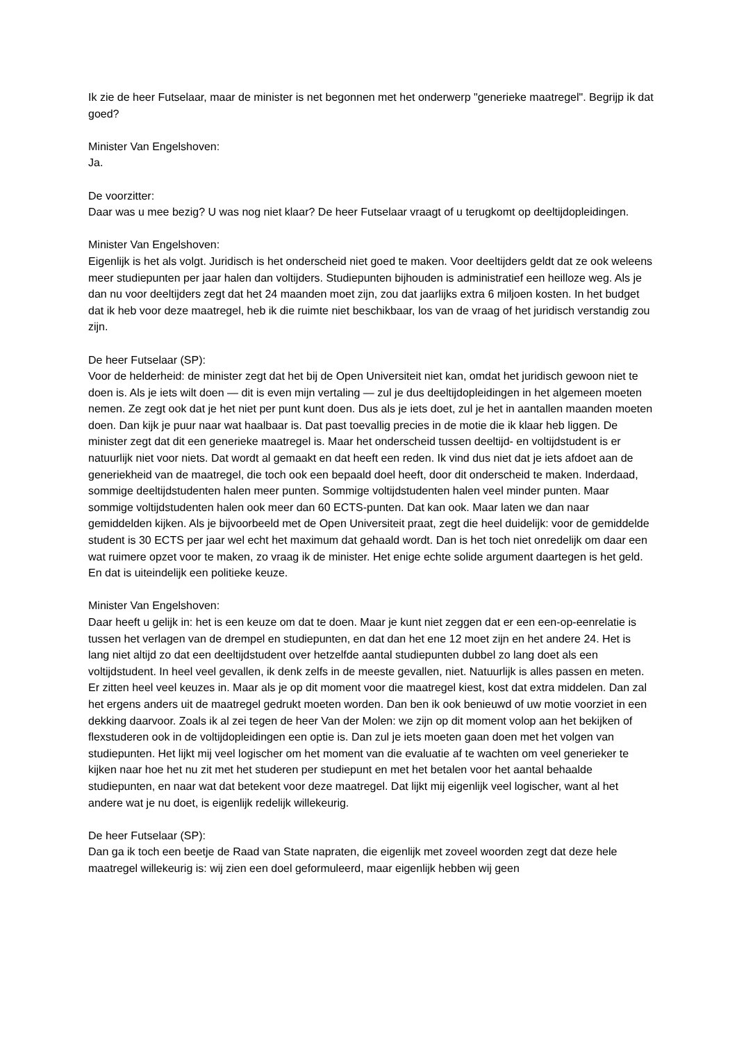Ik zie de heer Futselaar, maar de minister is net begonnen met het onderwerp "generieke maatregel". Begrijp ik dat goed?
Minister Van Engelshoven:
Ja.
De voorzitter:
Daar was u mee bezig? U was nog niet klaar? De heer Futselaar vraagt of u terugkomt op deeltijdopleidingen.
Minister Van Engelshoven:
Eigenlijk is het als volgt. Juridisch is het onderscheid niet goed te maken. Voor deeltijders geldt dat ze ook weleens meer studiepunten per jaar halen dan voltijders. Studiepunten bijhouden is administratief een heilloze weg. Als je dan nu voor deeltijders zegt dat het 24 maanden moet zijn, zou dat jaarlijks extra 6 miljoen kosten. In het budget dat ik heb voor deze maatregel, heb ik die ruimte niet beschikbaar, los van de vraag of het juridisch verstandig zou zijn.
De heer Futselaar (SP):
Voor de helderheid: de minister zegt dat het bij de Open Universiteit niet kan, omdat het juridisch gewoon niet te doen is. Als je iets wilt doen — dit is even mijn vertaling — zul je dus deeltijdopleidingen in het algemeen moeten nemen. Ze zegt ook dat je het niet per punt kunt doen. Dus als je iets doet, zul je het in aantallen maanden moeten doen. Dan kijk je puur naar wat haalbaar is. Dat past toevallig precies in de motie die ik klaar heb liggen. De minister zegt dat dit een generieke maatregel is. Maar het onderscheid tussen deeltijd- en voltijdstudent is er natuurlijk niet voor niets. Dat wordt al gemaakt en dat heeft een reden. Ik vind dus niet dat je iets afdoet aan de generiekheid van de maatregel, die toch ook een bepaald doel heeft, door dit onderscheid te maken. Inderdaad, sommige deeltijdstudenten halen meer punten. Sommige voltijdstudenten halen veel minder punten. Maar sommige voltijdstudenten halen ook meer dan 60 ECTS-punten. Dat kan ook. Maar laten we dan naar gemiddelden kijken. Als je bijvoorbeeld met de Open Universiteit praat, zegt die heel duidelijk: voor de gemiddelde student is 30 ECTS per jaar wel echt het maximum dat gehaald wordt. Dan is het toch niet onredelijk om daar een wat ruimere opzet voor te maken, zo vraag ik de minister. Het enige echte solide argument daartegen is het geld. En dat is uiteindelijk een politieke keuze.
Minister Van Engelshoven:
Daar heeft u gelijk in: het is een keuze om dat te doen. Maar je kunt niet zeggen dat er een een-op-eenrelatie is tussen het verlagen van de drempel en studiepunten, en dat dan het ene 12 moet zijn en het andere 24. Het is lang niet altijd zo dat een deeltijdstudent over hetzelfde aantal studiepunten dubbel zo lang doet als een voltijdstudent. In heel veel gevallen, ik denk zelfs in de meeste gevallen, niet. Natuurlijk is alles passen en meten. Er zitten heel veel keuzes in. Maar als je op dit moment voor die maatregel kiest, kost dat extra middelen. Dan zal het ergens anders uit de maatregel gedrukt moeten worden. Dan ben ik ook benieuwd of uw motie voorziet in een dekking daarvoor. Zoals ik al zei tegen de heer Van der Molen: we zijn op dit moment volop aan het bekijken of flexstuderen ook in de voltijdopleidingen een optie is. Dan zul je iets moeten gaan doen met het volgen van studiepunten. Het lijkt mij veel logischer om het moment van die evaluatie af te wachten om veel generieker te kijken naar hoe het nu zit met het studeren per studiepunt en met het betalen voor het aantal behaalde studiepunten, en naar wat dat betekent voor deze maatregel. Dat lijkt mij eigenlijk veel logischer, want al het andere wat je nu doet, is eigenlijk redelijk willekeurig.
De heer Futselaar (SP):
Dan ga ik toch een beetje de Raad van State napraten, die eigenlijk met zoveel woorden zegt dat deze hele maatregel willekeurig is: wij zien een doel geformuleerd, maar eigenlijk hebben wij geen